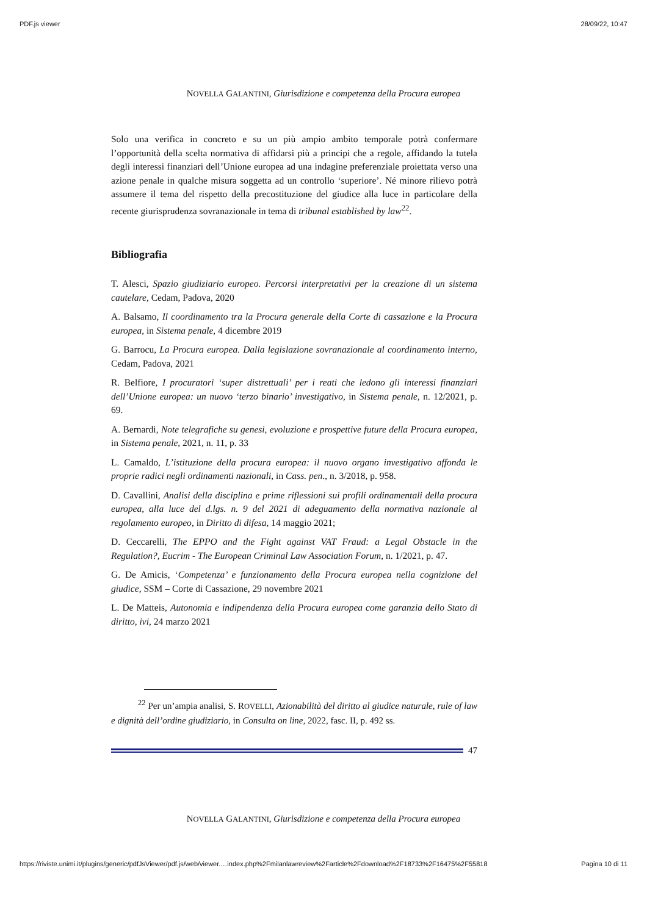PDF.js viewer 28/09/22, 10:47
NOVELLA GALANTINI, Giurisdizione e competenza della Procura europea
Solo una verifica in concreto e su un più ampio ambito temporale potrà confermare l’opportunità della scelta normativa di affidarsi più a principi che a regole, affidando la tutela degli interessi finanziari dell’Unione europea ad una indagine preferenziale proiettata verso una azione penale in qualche misura soggetta ad un controllo ‘superiore’. Né minore rilievo potrà assumere il tema del rispetto della precostituzione del giudice alla luce in particolare della recente giurisprudenza sovranazionale in tema di tribunal established by law<sup>22</sup>.
Bibliografia
T. Alesci, Spazio giudiziario europeo. Percorsi interpretativi per la creazione di un sistema cautelare, Cedam, Padova, 2020
A. Balsamo, Il coordinamento tra la Procura generale della Corte di cassazione e la Procura europea, in Sistema penale, 4 dicembre 2019
G. Barrocu, La Procura europea. Dalla legislazione sovranazionale al coordinamento interno, Cedam, Padova, 2021
R. Belfiore, I procuratori ‘super distrettuali’ per i reati che ledono gli interessi finanziari dell’Unione europea: un nuovo ‘terzo binario’ investigativo, in Sistema penale, n. 12/2021, p. 69.
A. Bernardi, Note telegrafiche su genesi, evoluzione e prospettive future della Procura europea, in Sistema penale, 2021, n. 11, p. 33
L. Camaldo, L’istituzione della procura europea: il nuovo organo investigativo affonda le proprie radici negli ordinamenti nazionali, in Cass. pen., n. 3/2018, p. 958.
D. Cavallini, Analisi della disciplina e prime riflessioni sui profili ordinamentali della procura europea, alla luce del d.lgs. n. 9 del 2021 di adeguamento della normativa nazionale al regolamento europeo, in Diritto di difesa, 14 maggio 2021;
D. Ceccarelli, The EPPO and the Fight against VAT Fraud: a Legal Obstacle in the Regulation?, Eucrim - The European Criminal Law Association Forum, n. 1/2021, p. 47.
G. De Amicis, ‘Competenza’ e funzionamento della Procura europea nella cognizione del giudice, SSM – Corte di Cassazione, 29 novembre 2021
L. De Matteis, Autonomia e indipendenza della Procura europea come garanzia dello Stato di diritto, ivi, 24 marzo 2021
<sup>22</sup> Per un’ampia analisi, S. ROVELLI, Azionabilità del diritto al giudice naturale, rule of law e dignità dell’ordine giudiziario, in Consulta on line, 2022, fasc. II, p. 492 ss.
47
NOVELLA GALANTINI, Giurisdizione e competenza della Procura europea
https://riviste.unimi.it/plugins/generic/pdfJsViewer/pdf.js/web/viewer.…index.php%2Fmilanlawreview%2Farticle%2Fdownload%2F18733%2F16475%2F55818 Pagina 10 di 11